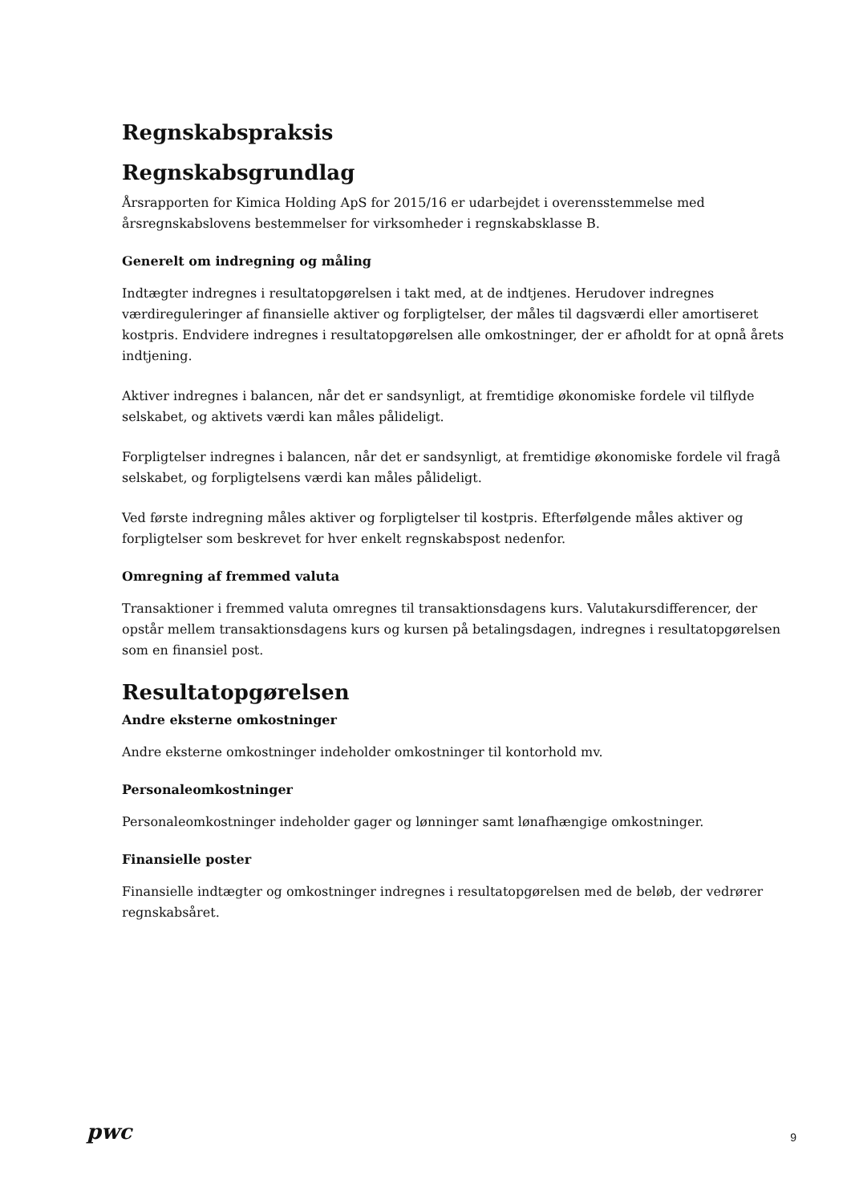Regnskabspraksis
Regnskabsgrundlag
Årsrapporten for Kimica Holding ApS for 2015/16 er udarbejdet i overensstemmelse med årsregnskabslovens bestemmelser for virksomheder i regnskabsklasse B.
Generelt om indregning og måling
Indtægter indregnes i resultatopgørelsen i takt med, at de indtjenes. Herudover indregnes værdireguleringer af finansielle aktiver og forpligtelser, der måles til dagsværdi eller amortiseret kostpris. Endvidere indregnes i resultatopgørelsen alle omkostninger, der er afholdt for at opnå årets indtjening.
Aktiver indregnes i balancen, når det er sandsynligt, at fremtidige økonomiske fordele vil tilflyde selskabet, og aktivets værdi kan måles pålideligt.
Forpligtelser indregnes i balancen, når det er sandsynligt, at fremtidige økonomiske fordele vil fragå selskabet, og forpligtelsens værdi kan måles pålideligt.
Ved første indregning måles aktiver og forpligtelser til kostpris. Efterfølgende måles aktiver og forpligtelser som beskrevet for hver enkelt regnskabspost nedenfor.
Omregning af fremmed valuta
Transaktioner i fremmed valuta omregnes til transaktionsdagens kurs. Valutakursdifferencer, der opstår mellem transaktionsdagens kurs og kursen på betalingsdagen, indregnes i resultatopgørelsen som en finansiel post.
Resultatopgørelsen
Andre eksterne omkostninger
Andre eksterne omkostninger indeholder omkostninger til kontorhold mv.
Personaleomkostninger
Personaleomkostninger indeholder gager og lønninger samt lønafhængige omkostninger.
Finansielle poster
Finansielle indtægter og omkostninger indregnes i resultatopgørelsen med de beløb, der vedrører regnskabsåret.
pwc
9